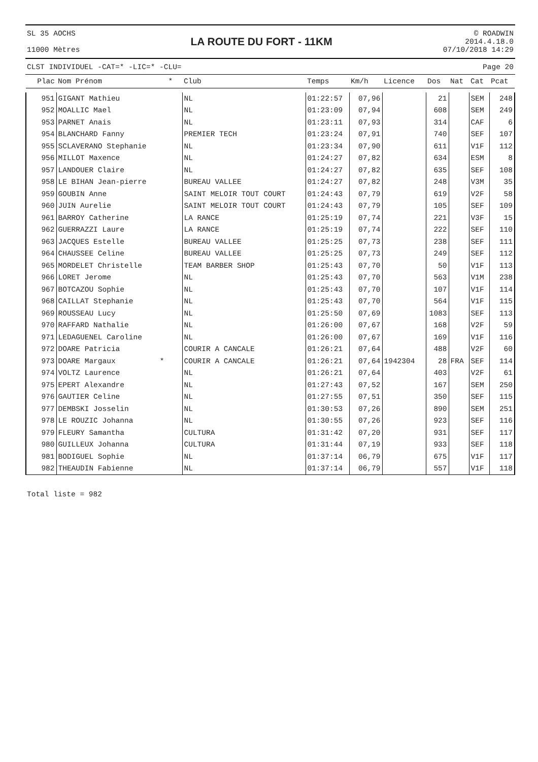SL 35 AOCHS
11000 Mètres
LA ROUTE DU FORT - 11KM
© ROADWIN
2014.4.18.0
07/10/2018 14:29
CLST INDIVIDUEL -CAT=* -LIC=* -CLU= Page 20
| Plac | Nom Prénom * | Club | Temps | Km/h | Licence | Dos | Nat | Cat | Pcat |
| --- | --- | --- | --- | --- | --- | --- | --- | --- | --- |
| 951 | GIGANT Mathieu | NL | 01:22:57 | 07,96 | | 21 | | SEM | 248 |
| 952 | MOALLIC Mael | NL | 01:23:09 | 07,94 | | 608 | | SEM | 249 |
| 953 | PARNET Anais | NL | 01:23:11 | 07,93 | | 314 | | CAF | 6 |
| 954 | BLANCHARD Fanny | PREMIER TECH | 01:23:24 | 07,91 | | 740 | | SEF | 107 |
| 955 | SCLAVERANO Stephanie | NL | 01:23:34 | 07,90 | | 611 | | V1F | 112 |
| 956 | MILLOT Maxence | NL | 01:24:27 | 07,82 | | 634 | | ESM | 8 |
| 957 | LANDOUER Claire | NL | 01:24:27 | 07,82 | | 635 | | SEF | 108 |
| 958 | LE BIHAN Jean-pierre | BUREAU VALLEE | 01:24:27 | 07,82 | | 248 | | V3M | 35 |
| 959 | GOUBIN Anne | SAINT MELOIR TOUT COURT | 01:24:43 | 07,79 | | 619 | | V2F | 58 |
| 960 | JUIN Aurelie | SAINT MELOIR TOUT COURT | 01:24:43 | 07,79 | | 105 | | SEF | 109 |
| 961 | BARROY Catherine | LA RANCE | 01:25:19 | 07,74 | | 221 | | V3F | 15 |
| 962 | GUERRAZZI Laure | LA RANCE | 01:25:19 | 07,74 | | 222 | | SEF | 110 |
| 963 | JACQUES Estelle | BUREAU VALLEE | 01:25:25 | 07,73 | | 238 | | SEF | 111 |
| 964 | CHAUSSEE Celine | BUREAU VALLEE | 01:25:25 | 07,73 | | 249 | | SEF | 112 |
| 965 | MORDELET Christelle | TEAM BARBER SHOP | 01:25:43 | 07,70 | | 50 | | V1F | 113 |
| 966 | LORET Jerome | NL | 01:25:43 | 07,70 | | 563 | | V1M | 238 |
| 967 | BOTCAZOU Sophie | NL | 01:25:43 | 07,70 | | 107 | | V1F | 114 |
| 968 | CAILLAT Stephanie | NL | 01:25:43 | 07,70 | | 564 | | V1F | 115 |
| 969 | ROUSSEAU Lucy | NL | 01:25:50 | 07,69 | | 1083 | | SEF | 113 |
| 970 | RAFFARD Nathalie | NL | 01:26:00 | 07,67 | | 168 | | V2F | 59 |
| 971 | LEDAGUENEL Caroline | NL | 01:26:00 | 07,67 | | 169 | | V1F | 116 |
| 972 | DOARE Patricia | COURIR A CANCALE | 01:26:21 | 07,64 | | 488 | | V2F | 60 |
| 973 | DOARE Margaux * | COURIR A CANCALE | 01:26:21 | 07,64 | 1942304 | 28 | FRA | SEF | 114 |
| 974 | VOLTZ Laurence | NL | 01:26:21 | 07,64 | | 403 | | V2F | 61 |
| 975 | EPERT Alexandre | NL | 01:27:43 | 07,52 | | 167 | | SEM | 250 |
| 976 | GAUTIER Celine | NL | 01:27:55 | 07,51 | | 350 | | SEF | 115 |
| 977 | DEMBSKI Josselin | NL | 01:30:53 | 07,26 | | 890 | | SEM | 251 |
| 978 | LE ROUZIC Johanna | NL | 01:30:55 | 07,26 | | 923 | | SEF | 116 |
| 979 | FLEURY Samantha | CULTURA | 01:31:42 | 07,20 | | 931 | | SEF | 117 |
| 980 | GUILLEUX Johanna | CULTURA | 01:31:44 | 07,19 | | 933 | | SEF | 118 |
| 981 | BODIGUEL Sophie | NL | 01:37:14 | 06,79 | | 675 | | V1F | 117 |
| 982 | THEAUDIN Fabienne | NL | 01:37:14 | 06,79 | | 557 | | V1F | 118 |
Total liste = 982